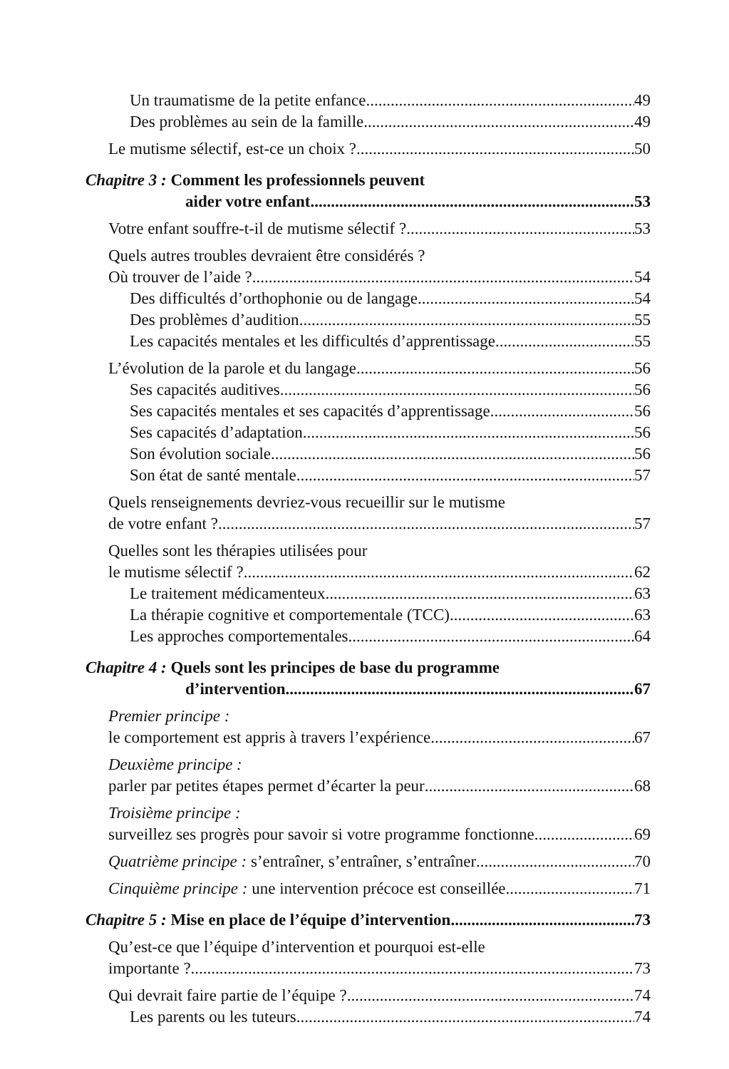Un traumatisme de la petite enfance 49
Des problèmes au sein de la famille 49
Le mutisme sélectif, est-ce un choix ? 50
Chapitre 3 : Comment les professionnels peuvent
aider votre enfant 53
Votre enfant souffre-t-il de mutisme sélectif ? 53
Quels autres troubles devraient être considérés ?
Où trouver de l’aide ? 54
Des difficultés d’orthophonie ou de langage 54
Des problèmes d’audition 55
Les capacités mentales et les difficultés d’apprentissage 55
L’évolution de la parole et du langage 56
Ses capacités auditives 56
Ses capacités mentales et ses capacités d’apprentissage 56
Ses capacités d’adaptation 56
Son évolution sociale 56
Son état de santé mentale 57
Quels renseignements devriez-vous recueillir sur le mutisme
de votre enfant ? 57
Quelles sont les thérapies utilisées pour
le mutisme sélectif ? 62
Le traitement médicamenteux 63
La thérapie cognitive et comportementale (TCC) 63
Les approches comportementales 64
Chapitre 4 : Quels sont les principes de base du programme
d’intervention 67
Premier principe :
le comportement est appris à travers l’expérience 67
Deuxième principe :
parler par petites étapes permet d’écarter la peur 68
Troisième principe :
surveillez ses progrès pour savoir si votre programme fonctionne 69
Quatrième principe : s’entraîner, s’entraîner, s’entraîner 70
Cinquième principe : une intervention précoce est conseillée 71
Chapitre 5 : Mise en place de l’équipe d’intervention 73
Qu’est-ce que l’équipe d’intervention et pourquoi est-elle
importante ? 73
Qui devrait faire partie de l’équipe ? 74
Les parents ou les tuteurs 74